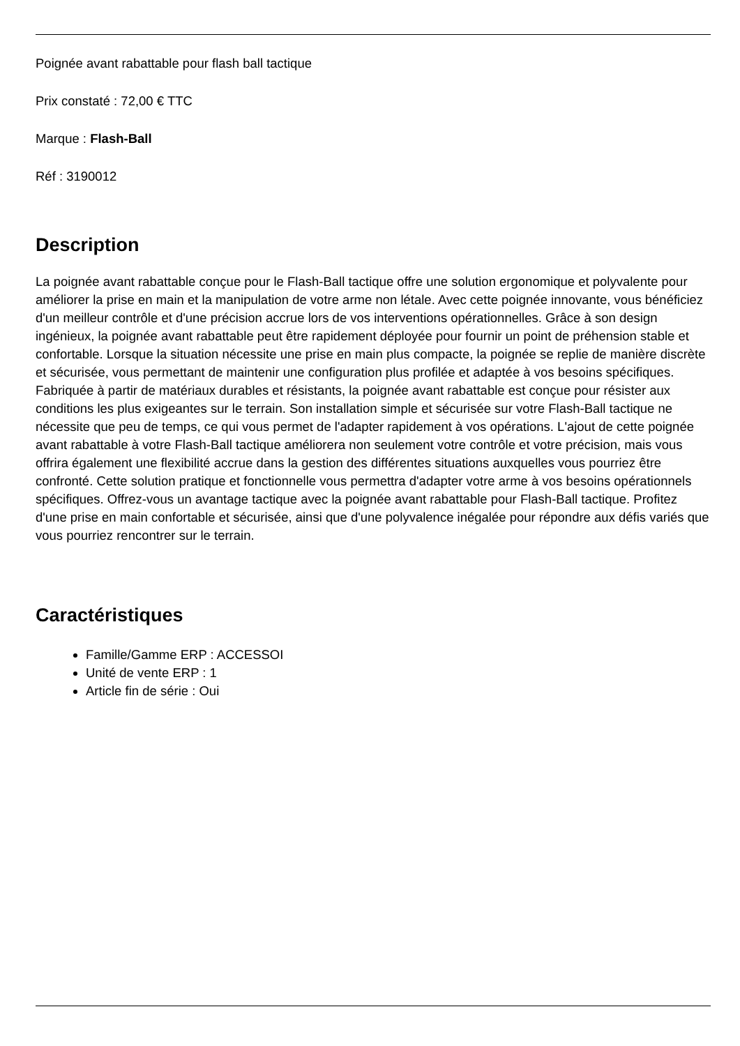Poignée avant rabattable pour flash ball tactique
Prix constaté : 72,00 € TTC
Marque : Flash-Ball
Réf : 3190012
Description
La poignée avant rabattable conçue pour le Flash-Ball tactique offre une solution ergonomique et polyvalente pour améliorer la prise en main et la manipulation de votre arme non létale. Avec cette poignée innovante, vous bénéficiez d'un meilleur contrôle et d'une précision accrue lors de vos interventions opérationnelles. Grâce à son design ingénieux, la poignée avant rabattable peut être rapidement déployée pour fournir un point de préhension stable et confortable. Lorsque la situation nécessite une prise en main plus compacte, la poignée se replie de manière discrète et sécurisée, vous permettant de maintenir une configuration plus profilée et adaptée à vos besoins spécifiques. Fabriquée à partir de matériaux durables et résistants, la poignée avant rabattable est conçue pour résister aux conditions les plus exigeantes sur le terrain. Son installation simple et sécurisée sur votre Flash-Ball tactique ne nécessite que peu de temps, ce qui vous permet de l'adapter rapidement à vos opérations. L'ajout de cette poignée avant rabattable à votre Flash-Ball tactique améliorera non seulement votre contrôle et votre précision, mais vous offrira également une flexibilité accrue dans la gestion des différentes situations auxquelles vous pourriez être confronté. Cette solution pratique et fonctionnelle vous permettra d'adapter votre arme à vos besoins opérationnels spécifiques. Offrez-vous un avantage tactique avec la poignée avant rabattable pour Flash-Ball tactique. Profitez d'une prise en main confortable et sécurisée, ainsi que d'une polyvalence inégalée pour répondre aux défis variés que vous pourriez rencontrer sur le terrain.
Caractéristiques
Famille/Gamme ERP : ACCESSOI
Unité de vente ERP : 1
Article fin de série : Oui